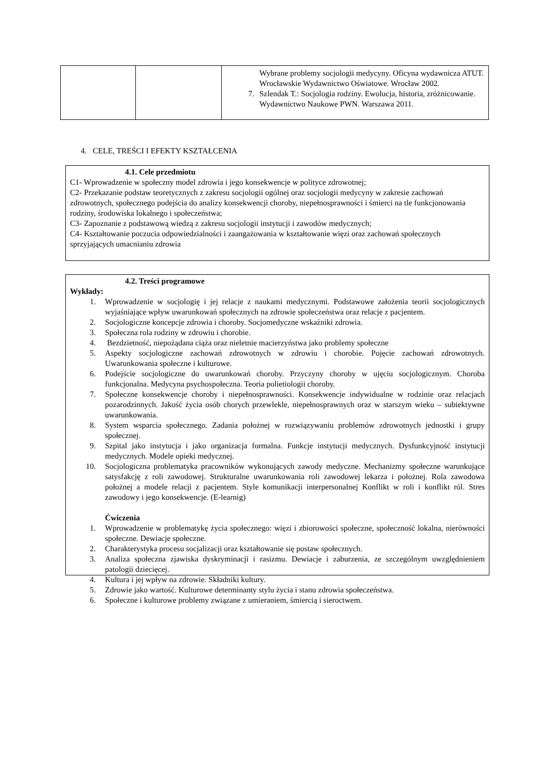| | | Wybrane problemy socjologii medycyny. Oficyna wydawnicza ATUT. Wrocławskie Wydawnictwo Oświatowe. Wrocław 2002. 7. Szlendak T.: Socjologia rodziny. Ewolucja, historia, zróżnicowanie. Wydawnictwo Naukowe PWN. Warszawa 2011. |
4. CELE, TREŚCI I EFEKTY KSZTAŁCENIA
4.1. Cele przedmiotu
C1- Wprowadzenie w społeczny model zdrowia i jego konsekwencje w polityce zdrowotnej;
C2- Przekazanie podstaw teoretycznych z zakresu socjologii ogólnej oraz socjologii medycyny w zakresie zachowań zdrowotnych, społecznego podejścia do analizy konsekwencji choroby, niepełnosprawności i śmierci na tle funkcjonowania rodziny, środowiska lokalnego i społeczeństwa;
C3- Zapoznanie z podstawową wiedzą z zakresu socjologii instytucji i zawodów medycznych;
C4- Kształtowanie poczucia odpowiedzialności i zaangażowania w kształtowanie więzi oraz zachowań społecznych sprzyjających umacnianiu zdrowia
4.2. Treści programowe
Wykłady:
1. Wprowadzenie w socjologię i jej relacje z naukami medycznymi. Podstawowe założenia teorii socjologicznych wyjaśniające wpływ uwarunkowań społecznych na zdrowie społeczeństwa oraz relacje z pacjentem.
2. Socjologiczne koncepcje zdrowia i choroby. Socjomedyczne wskaźniki zdrowia.
3. Społeczna rola rodziny w zdrowiu i chorobie.
4. Bezdzietność, niepożądana ciąża oraz nieletnie macierzyństwa jako problemy społeczne
5. Aspekty socjologiczne zachowań zdrowotnych w zdrowiu i chorobie. Pojęcie zachowań zdrowotnych. Uwarunkowania społeczne i kulturowe.
6. Podejście socjologiczne do uwarunkowań choroby. Przyczyny choroby w ujęciu socjologicznym. Choroba funkcjonalna. Medycyna psychospołeczna. Teoria polietiologii choroby.
7. Społeczne konsekwencje choroby i niepełnosprawności. Konsekwencje indywidualne w rodzinie oraz relacjach pozarodzinnych. Jakość życia osób chorych przewlekle, niepełnosprawnych oraz w starszym wieku – subiektywne uwarunkowania.
8. System wsparcia społecznego. Zadania położnej w rozwiązywaniu problemów zdrowotnych jednostki i grupy społecznej.
9. Szpital jako instytucja i jako organizacja formalna. Funkcje instytucji medycznych. Dysfunkcyjność instytucji medycznych. Modele opieki medycznej.
10. Socjologiczna problematyka pracowników wykonujących zawody medyczne. Mechanizmy społeczne warunkujące satysfakcję z roli zawodowej. Strukturalne uwarunkowania roli zawodowej lekarza i położnej. Rola zawodowa położnej a modele relacji z pacjentem. Style komunikacji interpersonalnej Konflikt w roli i konflikt ról. Stres zawodowy i jego konsekwencje. (E-learnig)
Ćwiczenia
1. Wprowadzenie w problematykę życia społecznego: więzi i zbiorowości społeczne, społeczność lokalna, nierówności społeczne. Dewiacje społeczne.
2. Charakterystyka procesu socjalizacji oraz kształtowanie się postaw społecznych.
3. Analiza społeczna zjawiska dyskryminacji i rasizmu. Dewiacje i zaburzenia, ze szczególnym uwzględnieniem patologii dziecięcej.
4. Kultura i jej wpływ na zdrowie. Składniki kultury.
5. Zdrowie jako wartość. Kulturowe determinanty stylu życia i stanu zdrowia społeczeństwa.
6. Społeczne i kulturowe problemy związane z umieraniem, śmiercią i sieroctwem.